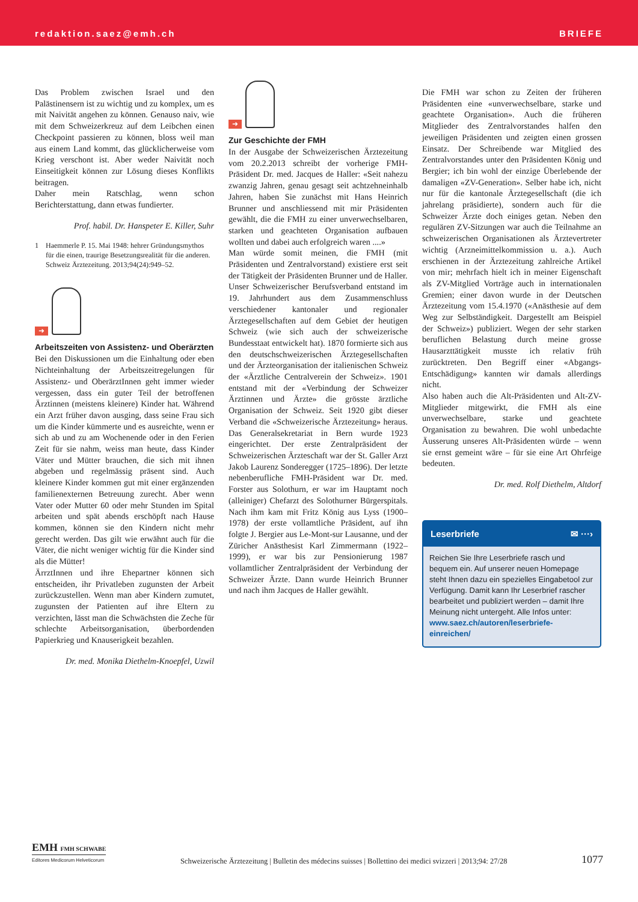redaktion.saez@emh.ch BRIEFE
Das Problem zwischen Israel und den Palästinensern ist zu wichtig und zu komplex, um es mit Naivität angehen zu können. Genauso naiv, wie mit dem Schweizerkreuz auf dem Leibchen einen Checkpoint passieren zu können, bloss weil man aus einem Land kommt, das glücklicherweise vom Krieg verschont ist. Aber weder Naivität noch Einseitigkeit können zur Lösung dieses Konflikts beitragen.
Daher mein Ratschlag, wenn schon Berichterstattung, dann etwas fundierter.
Prof. habil. Dr. Hanspeter E. Killer, Suhr
1 Haemmerle P. 15. Mai 1948: hehrer Gründungsmythos für die einen, traurige Besetzungsrealität für die anderen. Schweiz Ärztezeitung. 2013;94(24):949–52.
➜
Arbeitszeiten von Assistenz- und Oberärzten
Bei den Diskussionen um die Einhaltung oder eben Nichteinhaltung der Arbeitszeitregelungen für Assistenz- und OberärztInnen geht immer wieder vergessen, dass ein guter Teil der betroffenen Ärztinnen (meistens kleinere) Kinder hat. Während ein Arzt früher davon ausging, dass seine Frau sich um die Kinder kümmerte und es ausreichte, wenn er sich ab und zu am Wochenende oder in den Ferien Zeit für sie nahm, weiss man heute, dass Kinder Väter und Mütter brauchen, die sich mit ihnen abgeben und regelmässig präsent sind. Auch kleinere Kinder kommen gut mit einer ergänzenden familienexternen Betreuung zurecht. Aber wenn Vater oder Mutter 60 oder mehr Stunden im Spital arbeiten und spät abends erschöpft nach Hause kommen, können sie den Kindern nicht mehr gerecht werden. Das gilt wie erwähnt auch für die Väter, die nicht weniger wichtig für die Kinder sind als die Mütter!
ÄrrztInnen und ihre Ehepartner können sich entscheiden, ihr Privatleben zugunsten der Arbeit zurückzustellen. Wenn man aber Kindern zumutet, zugunsten der Patienten auf ihre Eltern zu verzichten, lässt man die Schwächsten die Zeche für schlechte Arbeitsorganisation, überbordenden Papierkrieg und Knauserigkeit bezahlen.
Dr. med. Monika Diethelm-Knoepfel, Uzwil
➜
Zur Geschichte der FMH
In der Ausgabe der Schweizerischen Ärztezeitung vom 20.2.2013 schreibt der vorherige FMH-Präsident Dr. med. Jacques de Haller: «Seit nahezu zwanzig Jahren, genau gesagt seit achtzehneinhalb Jahren, haben Sie zunächst mit Hans Heinrich Brunner und anschliessend mit mir Präsidenten gewählt, die die FMH zu einer unverwechselbaren, starken und geachteten Organisation aufbauen wollten und dabei auch erfolgreich waren ....»
Man würde somit meinen, die FMH (mit Präsidenten und Zentralvorstand) existiere erst seit der Tätigkeit der Präsidenten Brunner und de Haller.
Unser Schweizerischer Berufsverband entstand im 19. Jahrhundert aus dem Zusammenschluss verschiedener kantonaler und regionaler Ärztegesellschaften auf dem Gebiet der heutigen Schweiz (wie sich auch der schweizerische Bundesstaat entwickelt hat). 1870 formierte sich aus den deutschschweizerischen Ärztegesellschaften und der Ärzteorganisation der italienischen Schweiz der «Ärztliche Centralverein der Schweiz». 1901 entstand mit der «Verbindung der Schweizer Ärztinnen und Ärzte» die grösste ärztliche Organisation der Schweiz. Seit 1920 gibt dieser Verband die «Schweizerische Ärztezeitung» heraus. Das Generalsekretariat in Bern wurde 1923 eingerichtet. Der erste Zentralpräsident der Schweizerischen Ärzteschaft war der St. Galler Arzt Jakob Laurenz Sonderegger (1725–1896). Der letzte nebenberufliche FMH-Präsident war Dr. med. Forster aus Solothurn, er war im Hauptamt noch (alleiniger) Chefarzt des Solothurner Bürgerspitals. Nach ihm kam mit Fritz König aus Lyss (1900–1978) der erste vollamtliche Präsident, auf ihn folgte J. Bergier aus Le-Mont-sur Lausanne, und der Züricher Anästhesist Karl Zimmermann (1922–1999), er war bis zur Pensionierung 1987 vollamtlicher Zentralpräsident der Verbindung der Schweizer Ärzte. Dann wurde Heinrich Brunner und nach ihm Jacques de Haller gewählt.
Die FMH war schon zu Zeiten der früheren Präsidenten eine «unverwechselbare, starke und geachtete Organisation». Auch die früheren Mitglieder des Zentralvorstandes halfen den jeweiligen Präsidenten und zeigten einen grossen Einsatz. Der Schreibende war Mitglied des Zentralvorstandes unter den Präsidenten König und Bergier; ich bin wohl der einzige Überlebende der damaligen «ZV-Generation». Selber habe ich, nicht nur für die kantonale Ärztegesellschaft (die ich jahrelang präsidierte), sondern auch für die Schweizer Ärzte doch einiges getan. Neben den regulären ZV-Sitzungen war auch die Teilnahme an schweizerischen Organisationen als Ärztevertreter wichtig (Arzneimittelkommission u. a.). Auch erschienen in der Ärztezeitung zahlreiche Artikel von mir; mehrfach hielt ich in meiner Eigenschaft als ZV-Mitglied Vorträge auch in internationalen Gremien; einer davon wurde in der Deutschen Ärztezeitung vom 15.4.1970 («Anästhesie auf dem Weg zur Selbständigkeit. Dargestellt am Beispiel der Schweiz») publiziert. Wegen der sehr starken beruflichen Belastung durch meine grosse Hausarzttätigkeit musste ich relativ früh zurücktreten. Den Begriff einer «Abgangs-Entschädigung» kannten wir damals allerdings nicht.
Also haben auch die Alt-Präsidenten und Alt-ZV-Mitglieder mitgewirkt, die FMH als eine unverwechselbare, starke und geachtete Organisation zu bewahren. Die wohl unbedachte Äusserung unseres Alt-Präsidenten würde – wenn sie ernst gemeint wäre – für sie eine Art Ohrfeige bedeuten.
Dr. med. Rolf Diethelm, Altdorf
Leserbriefe ✉ ···›
Reichen Sie Ihre Leserbriefe rasch und bequem ein. Auf unserer neuen Homepage steht Ihnen dazu ein spezielles Eingabetool zur Verfügung. Damit kann Ihr Leserbrief rascher bearbeitet und publiziert werden – damit Ihre Meinung nicht untergeht. Alle Infos unter: www.saez.ch/autoren/leserbriefe-einreichen/
EMH FMH SCHWABE
Editores Medicorum Helveticorum
Schweizerische Ärztezeitung | Bulletin des médecins suisses | Bollettino dei medici svizzeri | 2013;94: 27/28
1077